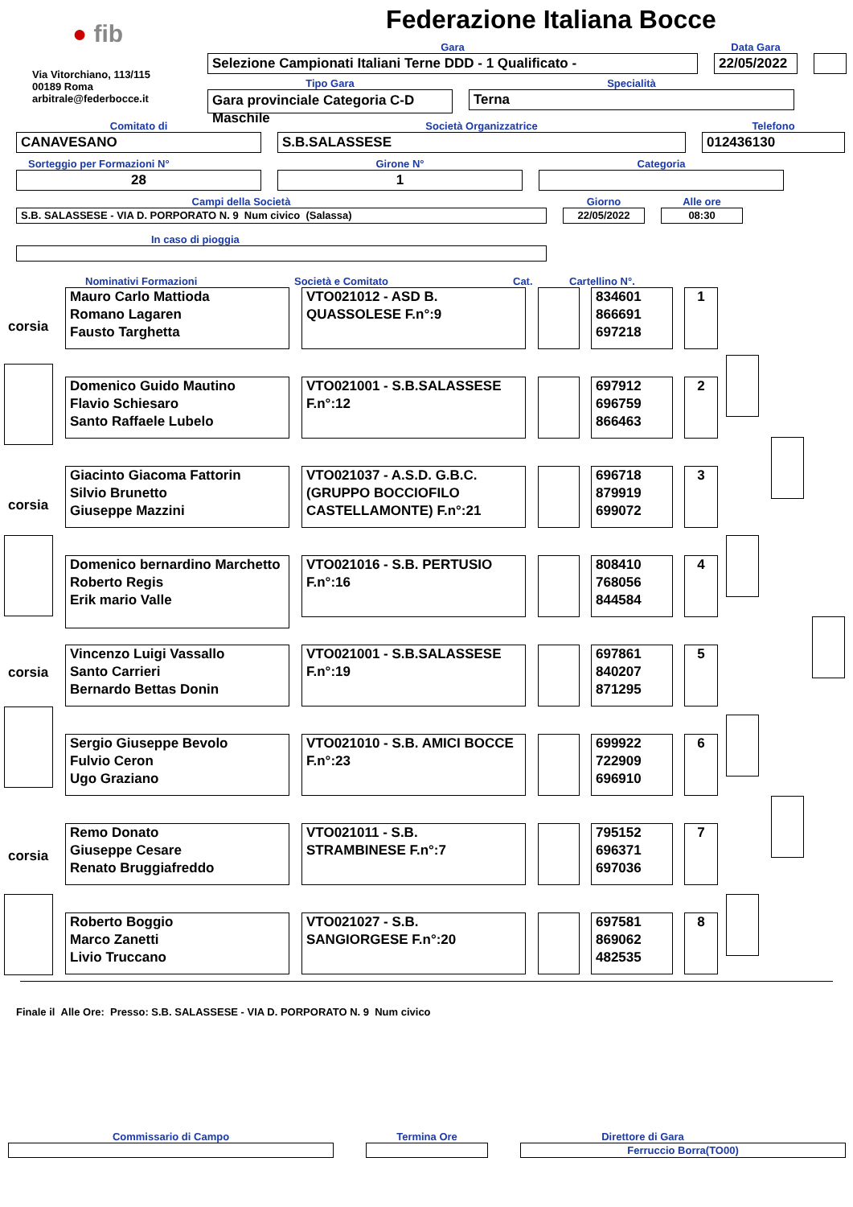● fib
Via Vitorchiano, 113/115
00189 Roma
arbitrale@federbocce.it
Federazione Italiana Bocce
Gara
Selezione Campionati Italiani Terne DDD - 1 Qualificato -
Data Gara
22/05/2022
Tipo Gara
Gara provinciale Categoria C-D
Maschile
Specialità
Terna
Comitato di
CANAVESANO
Società Organizzatrice
S.B.SALASSESE
Telefono
012436130
Sorteggio per Formazioni N°
28
Girone N°
1
Categoria
Campi della Società
S.B. SALASSESE - VIA D. PORPORATO N. 9 Num civico (Salassa)
Giorno
22/05/2022
Alle ore
08:30
In caso di pioggia
Nominativi Formazioni
Società e Comitato
Cat.
Cartellino N°.
corsia
Mauro Carlo Mattioda
Romano Lagaren
Fausto Targhetta
VTO021012 - ASD B. QUASSOLESE F.n°:9
834601
866691
697218
1
Domenico Guido Mautino
Flavio Schiesaro
Santo Raffaele Lubelo
VTO021001 - S.B.SALASSESE F.n°:12
697912
696759
866463
2
corsia
Giacinto Giacoma Fattorin
Silvio Brunetto
Giuseppe Mazzini
VTO021037 - A.S.D. G.B.C. (GRUPPO BOCCIOFILO CASTELLAMONTE) F.n°:21
696718
879919
699072
3
Domenico bernardino Marchetto
Roberto Regis
Erik mario Valle
VTO021016 - S.B. PERTUSIO F.n°:16
808410
768056
844584
4
corsia
Vincenzo Luigi Vassallo
Santo Carrieri
Bernardo Bettas Donin
VTO021001 - S.B.SALASSESE F.n°:19
697861
840207
871295
5
Sergio Giuseppe Bevolo
Fulvio Ceron
Ugo Graziano
VTO021010 - S.B. AMICI BOCCE F.n°:23
699922
722909
696910
6
corsia
Remo Donato
Giuseppe Cesare
Renato Bruggiafreddo
VTO021011 - S.B. STRAMBINESE F.n°:7
795152
696371
697036
7
Roberto Boggio
Marco Zanetti
Livio Truccano
VTO021027 - S.B. SANGIORGESE F.n°:20
697581
869062
482535
8
Finale il Alle Ore: Presso: S.B. SALASSESE - VIA D. PORPORATO N. 9 Num civico
Commissario di Campo
Termina Ore
Direttore di Gara
Ferruccio Borra(TO00)